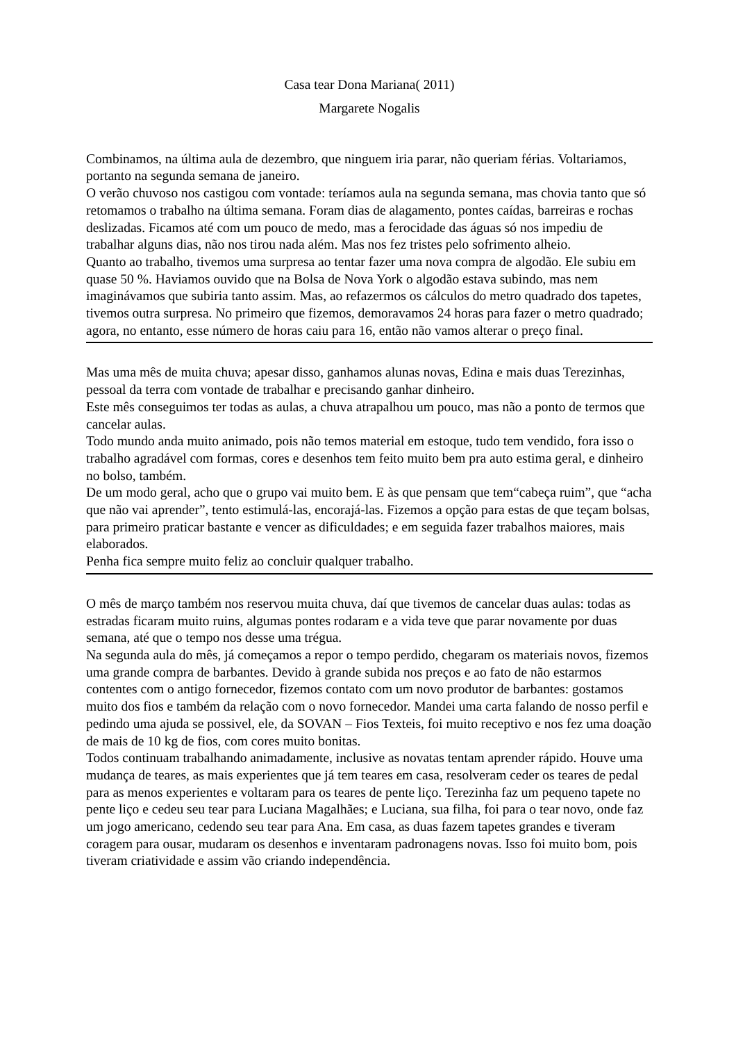Casa tear Dona Mariana( 2011)
Margarete Nogalis
Combinamos, na última aula de dezembro, que ninguem iria parar, não queriam férias. Voltariamos, portanto na segunda semana de janeiro.
O verão chuvoso nos castigou com vontade: teríamos aula na segunda semana, mas chovia tanto que só retomamos o trabalho na última semana. Foram dias de alagamento, pontes caídas, barreiras e rochas deslizadas. Ficamos até com um pouco de medo, mas a ferocidade das águas só nos impediu de trabalhar alguns dias, não nos tirou nada além. Mas nos fez tristes pelo sofrimento alheio.
Quanto ao trabalho, tivemos uma surpresa ao tentar fazer uma nova compra de algodão. Ele subiu em quase 50 %. Haviamos ouvido que na Bolsa de Nova York o algodão estava subindo, mas nem imaginávamos que subiria tanto assim. Mas, ao refazermos os cálculos do metro quadrado dos tapetes, tivemos outra surpresa. No primeiro que fizemos, demoravamos 24 horas para fazer o metro quadrado; agora, no entanto, esse número de horas caiu para 16, então não vamos alterar o preço final.
Mas uma mês de muita chuva; apesar disso, ganhamos alunas novas, Edina e mais duas Terezinhas, pessoal da terra com vontade de trabalhar e precisando ganhar dinheiro.
Este mês conseguimos ter todas as aulas, a chuva atrapalhou um pouco, mas não a ponto de termos que cancelar aulas.
Todo mundo anda muito animado, pois não temos material em estoque, tudo tem vendido, fora isso o trabalho agradável com formas, cores e desenhos tem feito muito bem pra auto estima geral, e dinheiro no bolso, também.
De um modo geral, acho que o grupo vai muito bem. E às que pensam que tem“cabeça ruim”, que “acha que não vai aprender”, tento estimulá-las, encorajá-las. Fizemos a opção para estas de que teçam bolsas, para primeiro praticar bastante e vencer as dificuldades; e em seguida fazer trabalhos maiores, mais elaborados.
Penha fica sempre muito feliz ao concluir qualquer trabalho.
O mês de março também nos reservou muita chuva, daí que tivemos de cancelar duas aulas: todas as estradas ficaram muito ruins, algumas pontes rodaram e a vida teve que parar novamente por duas semana, até que o tempo nos desse uma trégua.
Na segunda aula do mês, já começamos a repor o tempo perdido, chegaram os materiais novos, fizemos uma grande compra de barbantes. Devido à grande subida nos preços e ao fato de não estarmos contentes com o antigo fornecedor, fizemos contato com um novo produtor de barbantes: gostamos muito dos fios e também da relação com o novo fornecedor. Mandei uma carta falando de nosso perfil e pedindo uma ajuda se possivel, ele, da SOVAN – Fios Texteis, foi muito receptivo e nos fez uma doação de mais de 10 kg de fios, com cores muito bonitas.
Todos continuam trabalhando animadamente, inclusive as novatas tentam aprender rápido. Houve uma mudança de teares, as mais experientes que já tem teares em casa, resolveram ceder os teares de pedal para as menos experientes e voltaram para os teares de pente liço. Terezinha faz um pequeno tapete no pente liço e cedeu seu tear para Luciana Magalhães; e Luciana, sua filha, foi para o tear novo, onde faz um jogo americano, cedendo seu tear para Ana. Em casa, as duas fazem tapetes grandes e tiveram coragem para ousar, mudaram os desenhos e inventaram padronagens novas. Isso foi muito bom, pois tiveram criatividade e assim vão criando independência.